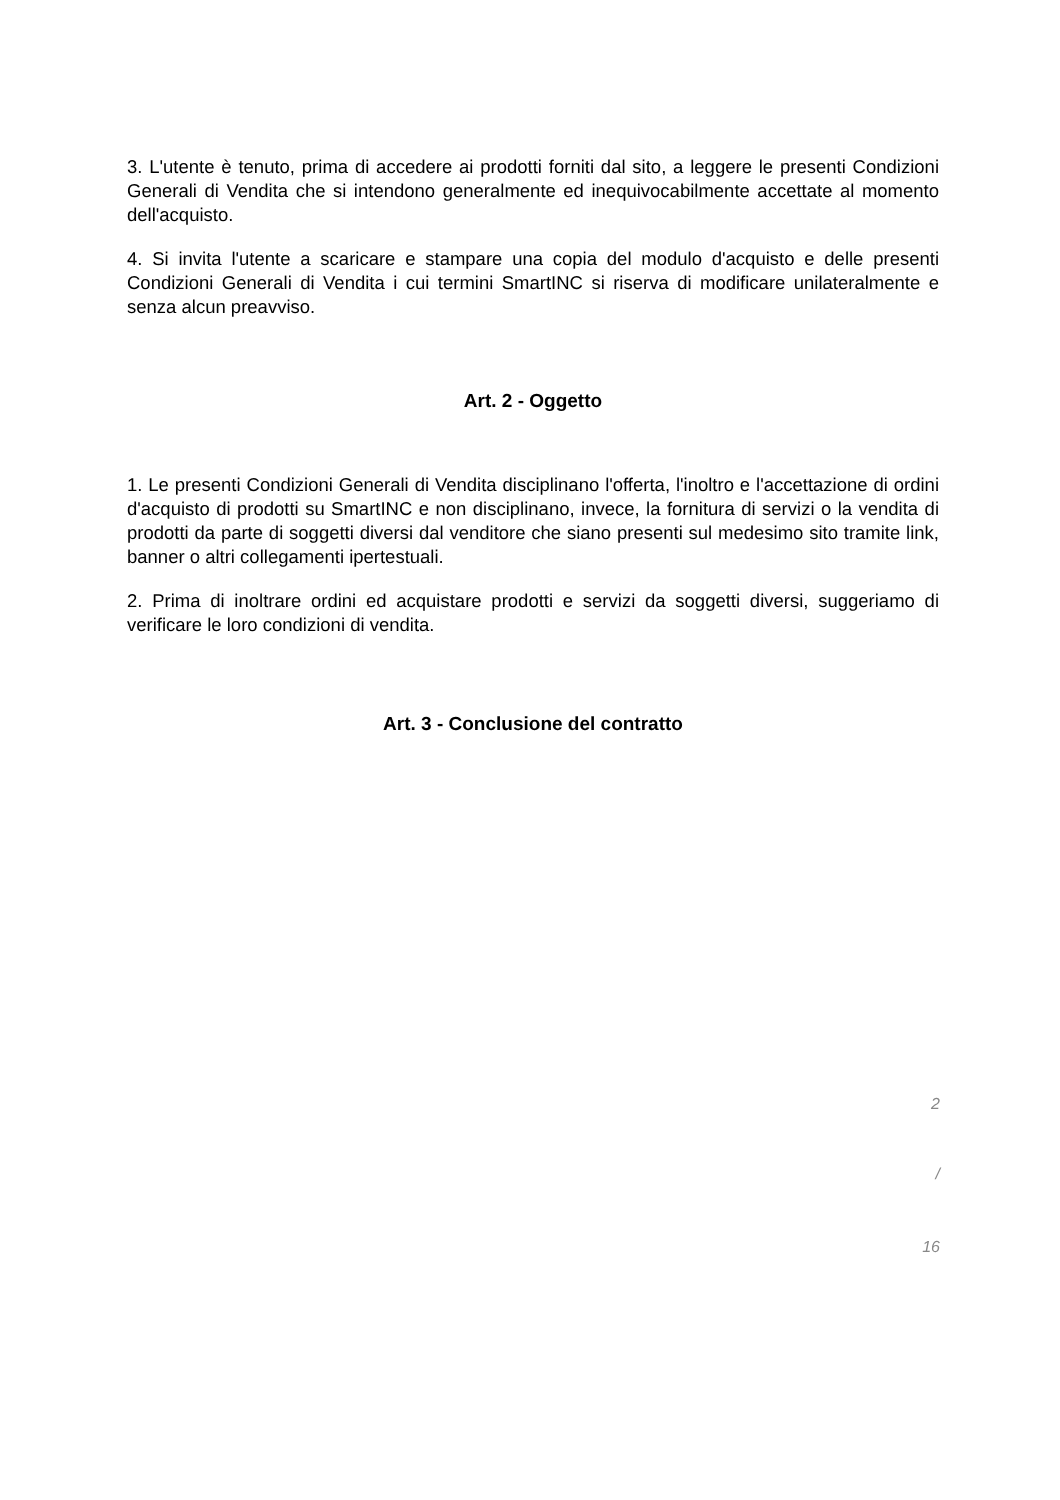3. L'utente è tenuto, prima di accedere ai prodotti forniti dal sito, a leggere le presenti Condizioni Generali di Vendita che si intendono generalmente ed inequivocabilmente accettate al momento dell'acquisto.
4. Si invita l'utente a scaricare e stampare una copia del modulo d'acquisto e delle presenti Condizioni Generali di Vendita i cui termini SmartINC si riserva di modificare unilateralmente e senza alcun preavviso.
Art. 2 - Oggetto
1. Le presenti Condizioni Generali di Vendita disciplinano l'offerta, l'inoltro e l'accettazione di ordini d'acquisto di prodotti su SmartINC e non disciplinano, invece, la fornitura di servizi o la vendita di prodotti da parte di soggetti diversi dal venditore che siano presenti sul medesimo sito tramite link, banner o altri collegamenti ipertestuali.
2. Prima di inoltrare ordini ed acquistare prodotti e servizi da soggetti diversi, suggeriamo di verificare le loro condizioni di vendita.
Art. 3 - Conclusione del contratto
2
/
16